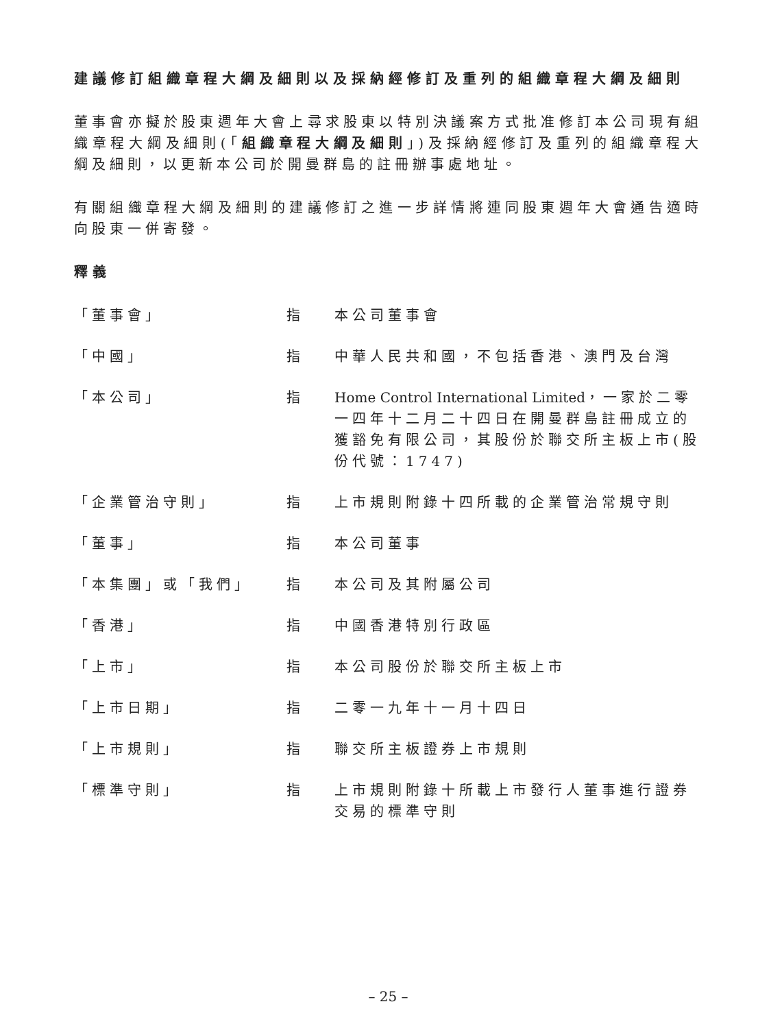建議修訂組織章程大綱及細則以及採納經修訂及重列的組織章程大綱及細則
董事會亦擬於股東週年大會上尋求股東以特別決議案方式批准修訂本公司現有組織章程大綱及細則(「組織章程大綱及細則」)及採納經修訂及重列的組織章程大綱及細則，以更新本公司於開曼群島的註冊辦事處地址。
有關組織章程大綱及細則的建議修訂之進一步詳情將連同股東週年大會通告適時向股東一併寄發。
釋義
| 「董事會」 | 指 | 本公司董事會 |
| 「中國」 | 指 | 中華人民共和國，不包括香港、澳門及台灣 |
| 「本公司」 | 指 | Home Control International Limited ，一家於二零一四年十二月二十四日在開曼群島註冊成立的獲豁免有限公司，其股份於聯交所主板上市(股份代號：1747) |
| 「企業管治守則」 | 指 | 上市規則附錄十四所載的企業管治常規守則 |
| 「董事」 | 指 | 本公司董事 |
| 「本集團」或「我們」 | 指 | 本公司及其附屬公司 |
| 「香港」 | 指 | 中國香港特別行政區 |
| 「上市」 | 指 | 本公司股份於聯交所主板上市 |
| 「上市日期」 | 指 | 二零一九年十一月十四日 |
| 「上市規則」 | 指 | 聯交所主板證券上市規則 |
| 「標準守則」 | 指 | 上市規則附錄十所載上市發行人董事進行證券交易的標準守則 |
– 25 –